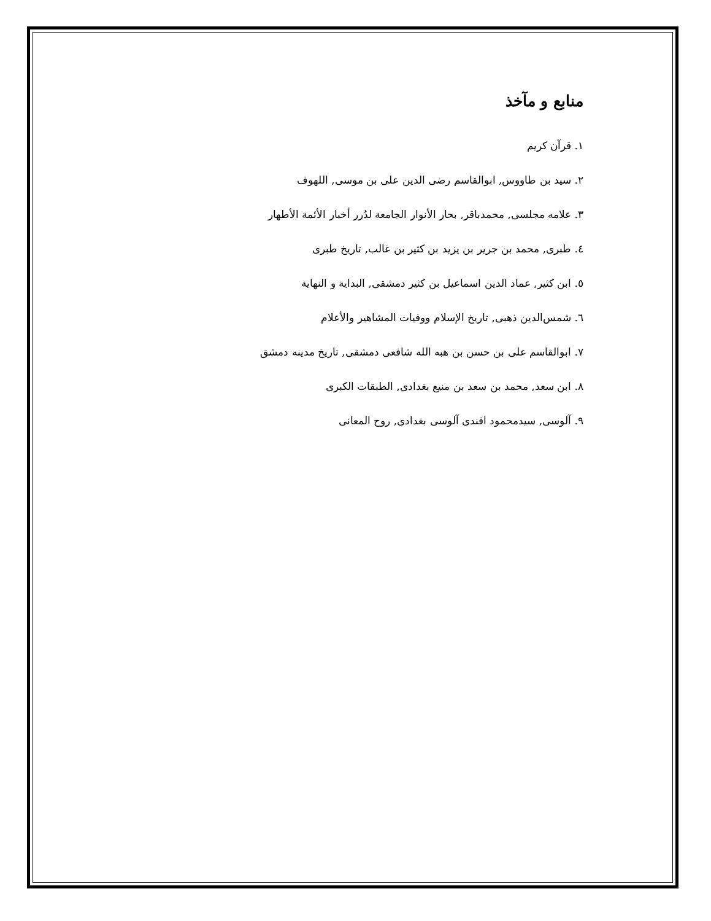منابع و مآخذ
١. قرآن کریم
٢. سید بن طاووس, ابوالقاسم رضی الدین علی بن موسی, اللهوف
٣. علامه مجلسی, محمدباقر, بحار الأنوار الجامعة لدُرر أخبار الأئمة الأطهار
٤. طبری, محمد بن جریر بن یزید بن کثیر بن غالب, تاریخ طبری
٥. ابن کثیر, عماد الدین اسماعیل بن کثیر دمشقی, البدایة و النهایة
٦. شمس‌الدین ذهبی, تاریخ الإسلام ووفیات المشاهیر والأعلام
٧. ابوالقاسم علی بن حسن بن هبه الله شافعی دمشقی, تاریخ مدینه دمشق
٨. ابن سعد, محمد بن سعد بن منیع بغدادی, الطبقات الکبری
٩. آلوسی, سیدمحمود افندی آلوسی بغدادی, روح المعانی